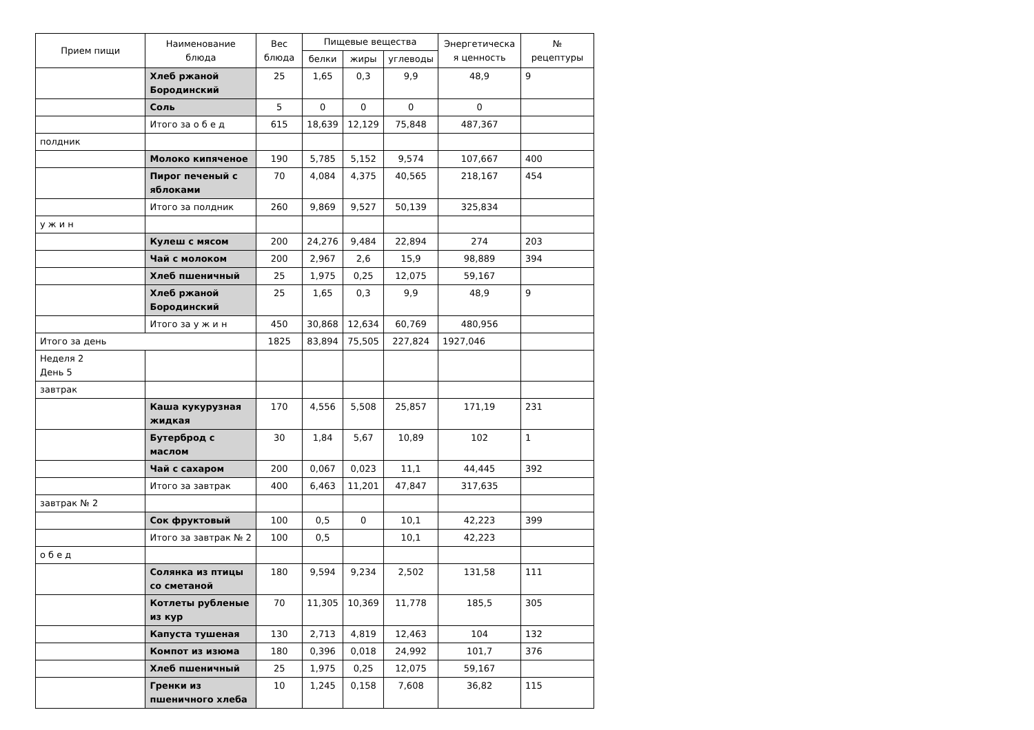| Прием пищи | Наименование блюда | Вес блюда | Пищевые вещества | | | Энергетическа я ценность | № рецептуры |
| --- | --- | --- | --- | --- | --- | --- | --- |
| | | | белки | жиры | углеводы | | |
| | Хлеб ржаной Бородинский | 25 | 1,65 | 0,3 | 9,9 | 48,9 | 9 |
| | Соль | 5 | 0 | 0 | 0 | 0 | |
| | Итого за о б е д | 615 | 18,639 | 12,129 | 75,848 | 487,367 | |
| полдник | | | | | | | |
| | Молоко кипяченое | 190 | 5,785 | 5,152 | 9,574 | 107,667 | 400 |
| | Пирог печеный с яблоками | 70 | 4,084 | 4,375 | 40,565 | 218,167 | 454 |
| | Итого за полдник | 260 | 9,869 | 9,527 | 50,139 | 325,834 | |
| у ж и н | | | | | | | |
| | Кулеш с мясом | 200 | 24,276 | 9,484 | 22,894 | 274 | 203 |
| | Чай с молоком | 200 | 2,967 | 2,6 | 15,9 | 98,889 | 394 |
| | Хлеб пшеничный | 25 | 1,975 | 0,25 | 12,075 | 59,167 | |
| | Хлеб ржаной Бородинский | 25 | 1,65 | 0,3 | 9,9 | 48,9 | 9 |
| | Итого за у ж и н | 450 | 30,868 | 12,634 | 60,769 | 480,956 | |
| Итого за день | | 1825 | 83,894 | 75,505 | 227,824 | 1927,046 | |
| Неделя 2 День 5 | | | | | | | |
| завтрак | | | | | | | |
| | Каша кукурузная жидкая | 170 | 4,556 | 5,508 | 25,857 | 171,19 | 231 |
| | Бутерброд с маслом | 30 | 1,84 | 5,67 | 10,89 | 102 | 1 |
| | Чай с сахаром | 200 | 0,067 | 0,023 | 11,1 | 44,445 | 392 |
| | Итого за завтрак | 400 | 6,463 | 11,201 | 47,847 | 317,635 | |
| завтрак № 2 | | | | | | | |
| | Сок фруктовый | 100 | 0,5 | 0 | 10,1 | 42,223 | 399 |
| | Итого за завтрак № 2 | 100 | 0,5 | | 10,1 | 42,223 | |
| о б е д | | | | | | | |
| | Солянка из птицы со сметаной | 180 | 9,594 | 9,234 | 2,502 | 131,58 | 111 |
| | Котлеты рубленые из кур | 70 | 11,305 | 10,369 | 11,778 | 185,5 | 305 |
| | Капуста тушеная | 130 | 2,713 | 4,819 | 12,463 | 104 | 132 |
| | Компот из изюма | 180 | 0,396 | 0,018 | 24,992 | 101,7 | 376 |
| | Хлеб пшеничный | 25 | 1,975 | 0,25 | 12,075 | 59,167 | |
| | Гренки из пшеничного хлеба | 10 | 1,245 | 0,158 | 7,608 | 36,82 | 115 |